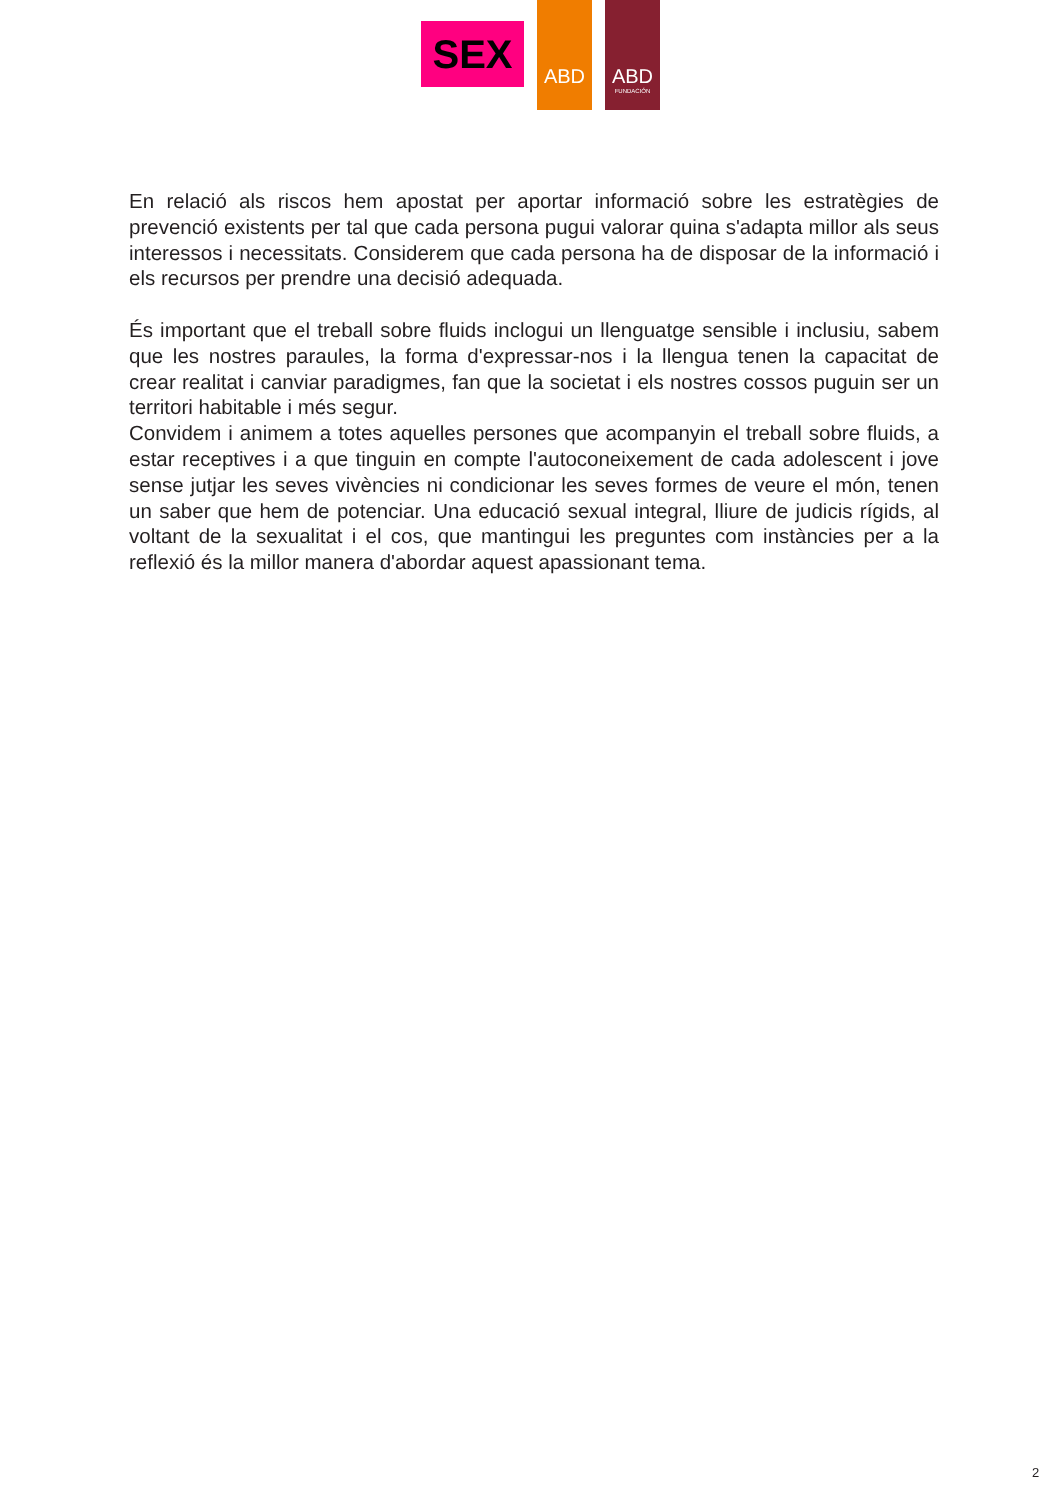SEX
ABD ABD
FUNDACIÓN
En relació als riscos hem apostat per aportar informació sobre les estratègies de prevenció existents per tal que cada persona pugui valorar quina s'adapta millor als seus interessos i necessitats. Considerem que cada persona ha de disposar de la informació i els recursos per prendre una decisió adequada.
És important que el treball sobre fluids inclogui un llenguatge sensible i inclusiu, sabem que les nostres paraules, la forma d'expressar-nos i la llengua tenen la capacitat de crear realitat i canviar paradigmes, fan que la societat i els nostres cossos puguin ser un territori habitable i més segur.
Convidem i animem a totes aquelles persones que acompanyin el treball sobre fluids, a estar receptives i a que tinguin en compte l'autoconeixement de cada adolescent i jove sense jutjar les seves vivències ni condicionar les seves formes de veure el món, tenen un saber que hem de potenciar. Una educació sexual integral, lliure de judicis rígids, al voltant de la sexualitat i el cos, que mantingui les preguntes com instàncies per a la reflexió és la millor manera d'abordar aquest apassionant tema.
2